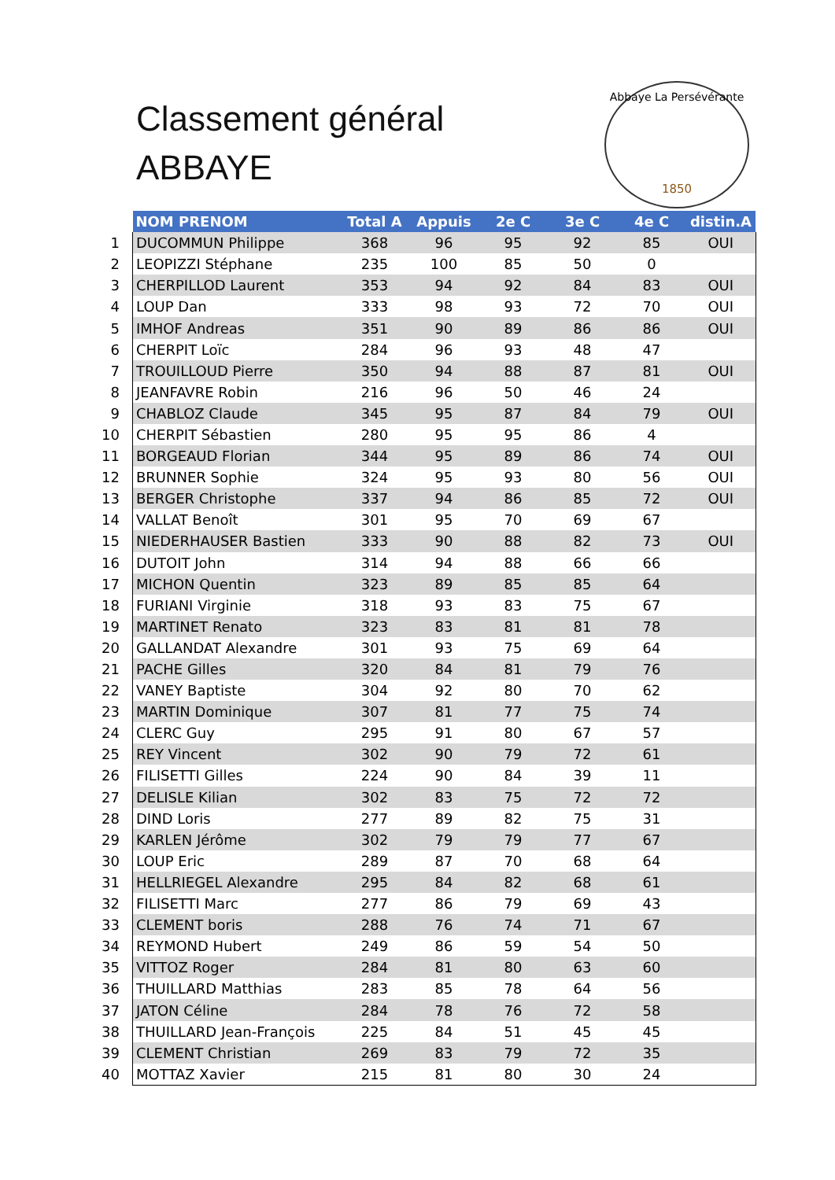Classement général
ABBAYE
Abbaye La Persévérante
1850
| | NOM PRENOM | Total A | Appuis | 2e C | 3e C | 4e C | distin.A |
| 1 | DUCOMMUN Philippe | 368 | 96 | 95 | 92 | 85 | OUI |
| 2 | LEOPIZZI Stéphane | 235 | 100 | 85 | 50 | 0 | |
| 3 | CHERPILLOD Laurent | 353 | 94 | 92 | 84 | 83 | OUI |
| 4 | LOUP Dan | 333 | 98 | 93 | 72 | 70 | OUI |
| 5 | IMHOF Andreas | 351 | 90 | 89 | 86 | 86 | OUI |
| 6 | CHERPIT Loïc | 284 | 96 | 93 | 48 | 47 | |
| 7 | TROUILLOUD Pierre | 350 | 94 | 88 | 87 | 81 | OUI |
| 8 | JEANFAVRE Robin | 216 | 96 | 50 | 46 | 24 | |
| 9 | CHABLOZ Claude | 345 | 95 | 87 | 84 | 79 | OUI |
| 10 | CHERPIT Sébastien | 280 | 95 | 95 | 86 | 4 | |
| 11 | BORGEAUD Florian | 344 | 95 | 89 | 86 | 74 | OUI |
| 12 | BRUNNER Sophie | 324 | 95 | 93 | 80 | 56 | OUI |
| 13 | BERGER Christophe | 337 | 94 | 86 | 85 | 72 | OUI |
| 14 | VALLAT Benoît | 301 | 95 | 70 | 69 | 67 | |
| 15 | NIEDERHAUSER Bastien | 333 | 90 | 88 | 82 | 73 | OUI |
| 16 | DUTOIT John | 314 | 94 | 88 | 66 | 66 | |
| 17 | MICHON Quentin | 323 | 89 | 85 | 85 | 64 | |
| 18 | FURIANI Virginie | 318 | 93 | 83 | 75 | 67 | |
| 19 | MARTINET Renato | 323 | 83 | 81 | 81 | 78 | |
| 20 | GALLANDAT Alexandre | 301 | 93 | 75 | 69 | 64 | |
| 21 | PACHE Gilles | 320 | 84 | 81 | 79 | 76 | |
| 22 | VANEY Baptiste | 304 | 92 | 80 | 70 | 62 | |
| 23 | MARTIN Dominique | 307 | 81 | 77 | 75 | 74 | |
| 24 | CLERC Guy | 295 | 91 | 80 | 67 | 57 | |
| 25 | REY Vincent | 302 | 90 | 79 | 72 | 61 | |
| 26 | FILISETTI Gilles | 224 | 90 | 84 | 39 | 11 | |
| 27 | DELISLE Kilian | 302 | 83 | 75 | 72 | 72 | |
| 28 | DIND Loris | 277 | 89 | 82 | 75 | 31 | |
| 29 | KARLEN Jérôme | 302 | 79 | 79 | 77 | 67 | |
| 30 | LOUP Eric | 289 | 87 | 70 | 68 | 64 | |
| 31 | HELLRIEGEL Alexandre | 295 | 84 | 82 | 68 | 61 | |
| 32 | FILISETTI Marc | 277 | 86 | 79 | 69 | 43 | |
| 33 | CLEMENT boris | 288 | 76 | 74 | 71 | 67 | |
| 34 | REYMOND Hubert | 249 | 86 | 59 | 54 | 50 | |
| 35 | VITTOZ Roger | 284 | 81 | 80 | 63 | 60 | |
| 36 | THUILLARD Matthias | 283 | 85 | 78 | 64 | 56 | |
| 37 | JATON Céline | 284 | 78 | 76 | 72 | 58 | |
| 38 | THUILLARD Jean-François | 225 | 84 | 51 | 45 | 45 | |
| 39 | CLEMENT Christian | 269 | 83 | 79 | 72 | 35 | |
| 40 | MOTTAZ Xavier | 215 | 81 | 80 | 30 | 24 | |